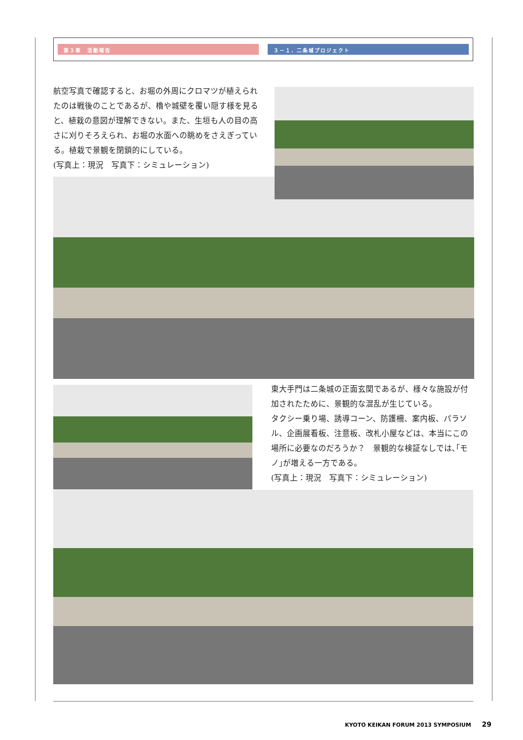第３章　活動報告 ３－１. 二条城プロジェクト
航空写真で確認すると、お堀の外周にクロマツが植えられたのは戦後のことであるが、櫓や城壁を覆い隠す様を見ると、植栽の意図が理解できない。また、生垣も人の目の高さに刈りそろえられ、お堀の水面への眺めをさえぎっている。植栽で景観を閉鎖的にしている。
(写真上：現況　写真下：シミュレーション)
東大手門は二条城の正面玄関であるが、様々な施設が付加されたために、景観的な混乱が生じている。
タクシー乗り場、誘導コーン、防護柵、案内板、パラソル、企画展看板、注意板、改札小屋などは、本当にこの場所に必要なのだろうか？　景観的な検証なしでは､｢モノ｣が増える一方である。
(写真上：現況　写真下：シミュレーション)
KYOTO KEIKAN FORUM 2013 SYMPOSIUM 29